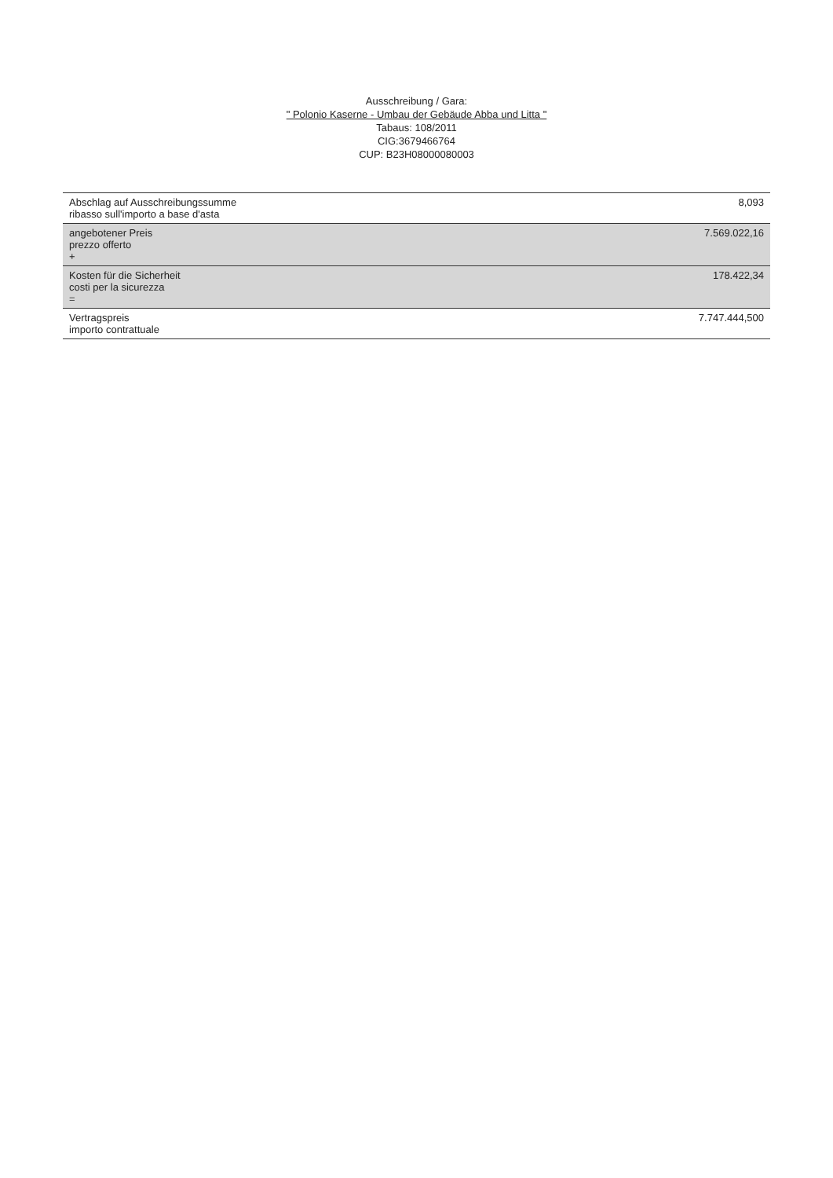Ausschreibung / Gara:
" Polonio Kaserne - Umbau der Gebäude Abba und Litta "
Tabaus: 108/2011
CIG:3679466764
CUP: B23H08000080003
| Abschlag auf Ausschreibungssumme ribasso sull'importo a base d'asta | 8,093 |
| angebotener Preis prezzo offerto + | 7.569.022,16 |
| Kosten für die Sicherheit costi per la sicurezza = | 178.422,34 |
| Vertragspreis importo contrattuale | 7.747.444,500 |